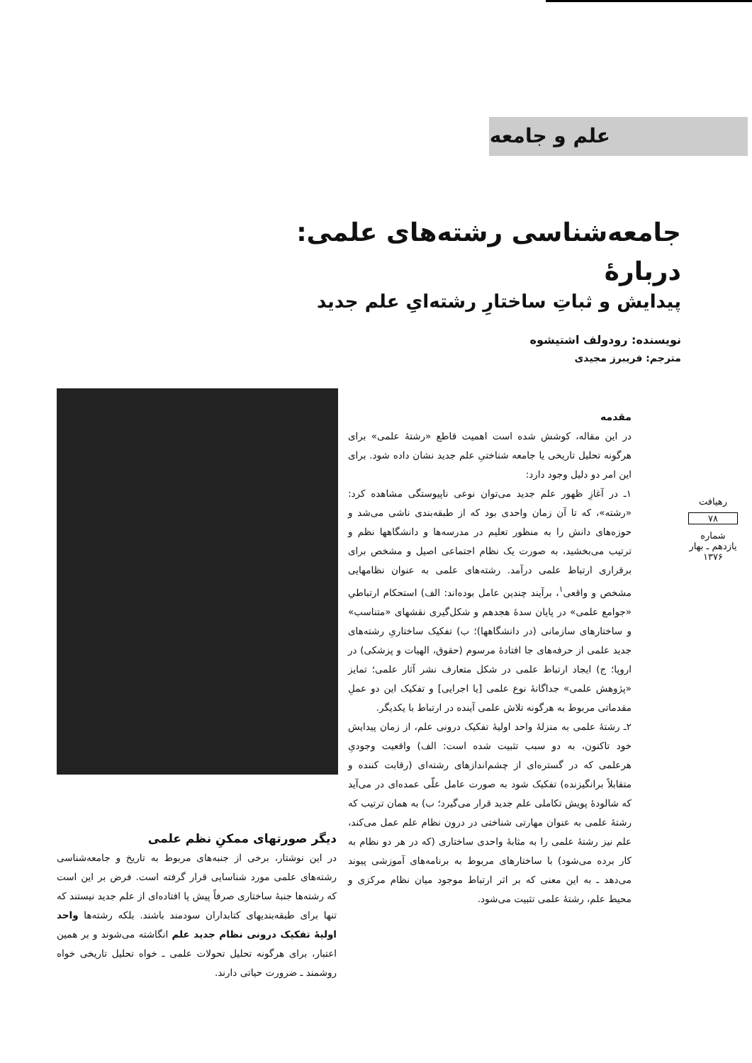علم و جامعه
جامعه‌شناسی رشته‌های علمی:
دربارهٔ
پیدایش و ثباتِ ساختارِ رشته‌ایِ علم جدید
نویسنده: رودولف اشتیشوه
مترجم: فریبرز مجیدی
مقدمه
در این مقاله، کوشش شده است اهمیت قاطع «رشتهٔ علمی» برای هرگونه تحلیل تاریخی یا جامعه شناختیِ علم جدید نشان داده شود. برای این امر دو دلیل وجود دارد:
۱ـ در آغازِ ظهور علم جدید می‌توان نوعی ناپیوستگی مشاهده کرد: «رشته»، که تا آن زمان واحدی بود که از طبقه‌بندی ناشی می‌شد و حوزه‌های دانش را به منظور تعلیم در مدرسه‌ها و دانشگاهها نظم و ترتیب می‌بخشید، به صورت یک نظام اجتماعی اصیل و مشخص برای برقراری ارتباط علمی درآمد. رشته‌های علمی به عنوان نظامهایی مشخص و واقعی<sup>۱</sup>، برآیند چندین عامل بوده‌اند: الف) استحکام ارتباطیِ «جوامع علمی» در پایان سدهٔ هجدهم و شکل‌گیری نقشهای «متناسب» و ساختارهای سازمانی (در دانشگاهها)؛ ب) تفکیک ساختاریِ رشته‌های جدید علمی از حرفه‌های جا افتادهٔ مرسوم (حقوق، الهیات و پزشکی) در اروپا؛ ج) ایجاد ارتباط علمی در شکل متعارف نشر آثار علمی؛ تمایز «پژوهش علمی» جداگانهٔ نوع علمی [یا اجرایی] و تفکیک این دو عملِ مقدماتی مربوط به هرگونه تلاش علمی آینده در ارتباط با یکدیگر.
۲ـ رشتهٔ علمی به منزلهٔ واحد اولیهٔ تفکیک درونی علم، از زمان پیدایش خود تاکنون، به دو سبب تثبیت شده است: الف) واقعیت وجودیِ هرعلمی که در گستره‌ای از چشم‌اندازهای رشته‌ای (رقابت کننده و متقابلاً برانگیزنده) تفکیک شود به صورت عامل علّی عمده‌ای در می‌آید که شالودهٔ پویش تکاملی علم جدید قرار می‌گیرد؛ ب) به همان ترتیب که رشتهٔ علمی به عنوان مهارتی شناختی در درون نظام علم عمل می‌کند، علم نیز رشتهٔ علمی را به مثابهٔ واحدی ساختاری (که در هر دو نظام به کار برده می‌شود) با ساختارهای مربوط به برنامه‌های آموزشی پیوند می‌دهد ـ به این معنی که بر اثر ارتباط موجود میان نظام مرکزی و محیط علم، رشتهٔ علمی تثبیت می‌شود.
دیگر صورتهای ممکنِ نظم علمی
در این نوشتار، برخی از جنبه‌های مربوط به تاریخ و جامعه‌شناسی رشته‌های علمی مورد شناسایی قرار گرفته است. فرض بر این است که رشته‌ها جنبهٔ ساختاری صرفاً پیش پا افتاده‌ای از علم جدید نیستند که تنها برای طبقه‌بندیهای کتابداران سودمند باشند. بلکه رشته‌ها واحد اولیهٔ تفکیک درونی نظام جدید علم انگاشته می‌شوند و بر همین اعتبار، برای هرگونه تحلیل تحولات علمی ـ خواه تحلیل تاریخی خواه روشمند ـ ضرورت حیاتی دارند.
رهیافت
۷۸
شماره یازدهم ـ بهار ۱۳۷۶